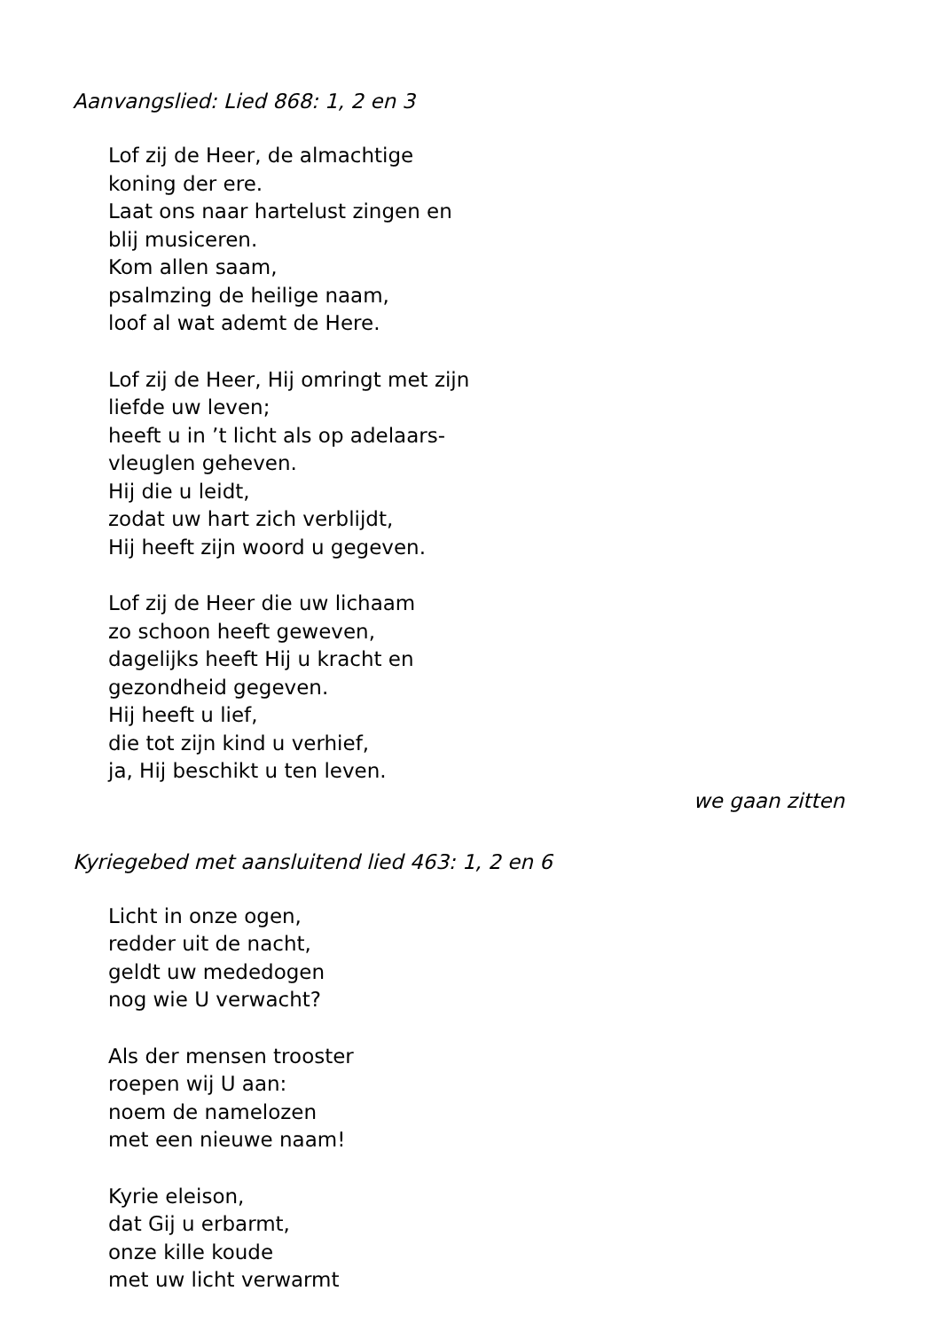Aanvangslied: Lied 868: 1, 2 en 3
Lof zij de Heer, de almachtige
koning der ere.
Laat ons naar hartelust zingen en
blij musiceren.
Kom allen saam,
psalmzing de heilige naam,
loof al wat ademt de Here.
Lof zij de Heer, Hij omringt met zijn
liefde uw leven;
heeft u in ’t licht als op adelaars-
vleuglen geheven.
Hij die u leidt,
zodat uw hart zich verblijdt,
Hij heeft zijn woord u gegeven.
Lof zij de Heer die uw lichaam
zo schoon heeft geweven,
dagelijks heeft Hij u kracht en
gezondheid gegeven.
Hij heeft u lief,
die tot zijn kind u verhief,
ja, Hij beschikt u ten leven.
we gaan zitten
Kyriegebed met aansluitend lied 463: 1, 2 en 6
Licht in onze ogen,
redder uit de nacht,
geldt uw mededogen
nog wie U verwacht?
Als der mensen trooster
roepen wij U aan:
noem de namelozen
met een nieuwe naam!
Kyrie eleison,
dat Gij u erbarmt,
onze kille koude
met uw licht verwarmt